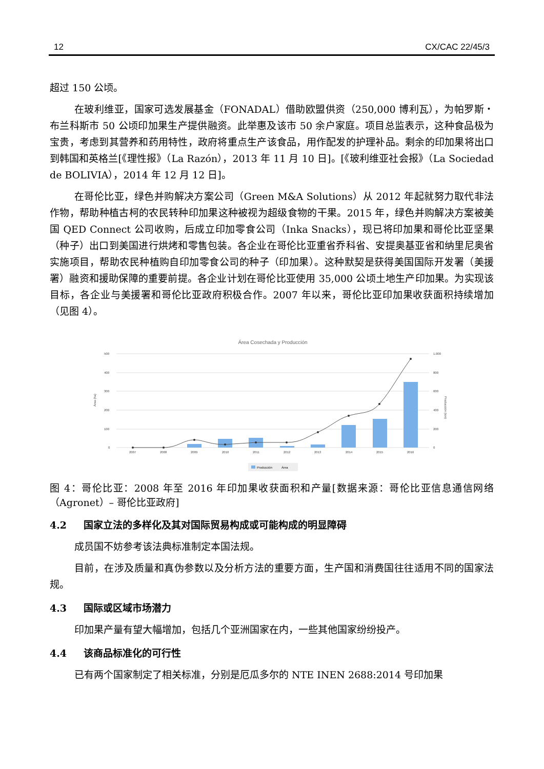12 CX/CAC 22/45/3
超过 150 公顷。
在玻利维亚，国家可选发展基金（FONADAL）借助欧盟供资（250,000 博利瓦），为帕罗斯・布兰科斯市 50 公顷印加果生产提供融资。此举惠及该市 50 余户家庭。项目总监表示，这种食品极为宝贵，考虑到其营养和药用特性，政府将重点生产该食品，用作配发的护理补品。剩余的印加果将出口到韩国和英格兰[《理性报》（La Razón），2013 年 11 月 10 日]。[《玻利维亚社会报》（La Sociedad de BOLIVIA），2014 年 12 月 12 日]。
在哥伦比亚，绿色并购解决方案公司（Green M&A Solutions）从 2012 年起就努力取代非法作物，帮助种植古柯的农民转种印加果这种被视为超级食物的干果。2015 年，绿色并购解决方案被美国 QED Connect 公司收购，后成立印加零食公司（Inka Snacks），现已将印加果和哥伦比亚坚果（种子）出口到美国进行烘烤和零售包装。各企业在哥伦比亚重省乔科省、安提奥基亚省和纳里尼奥省实施项目，帮助农民种植购自印加零食公司的种子（印加果）。这种默契是获得美国国际开发署（美援署）融资和援助保障的重要前提。各企业计划在哥伦比亚使用 35,000 公顷土地生产印加果。为实现该目标，各企业与美援署和哥伦比亚政府积极合作。2007 年以来，哥伦比亚印加果收获面积持续增加（见图 4）。
Área Cosechada y Producción
500
400
300
200
100
0
1.000
800
600
400
200
0
2007
2008
2009
2010
2011
2012
2013
2014
2015
2016
Área (ha)
Producción (ton)
Producción
Área
图 4：哥伦比亚：2008 年至 2016 年印加果收获面积和产量[数据来源：哥伦比亚信息通信网络（Agronet）– 哥伦比亚政府]
4.2 国家立法的多样化及其对国际贸易构成或可能构成的明显障碍
成员国不妨参考该法典标准制定本国法规。
目前，在涉及质量和真伪参数以及分析方法的重要方面，生产国和消费国往往适用不同的国家法规。
4.3 国际或区域市场潜力
印加果产量有望大幅增加，包括几个亚洲国家在内，一些其他国家纷纷投产。
4.4 该商品标准化的可行性
已有两个国家制定了相关标准，分别是厄瓜多尔的 NTE INEN 2688:2014 号印加果